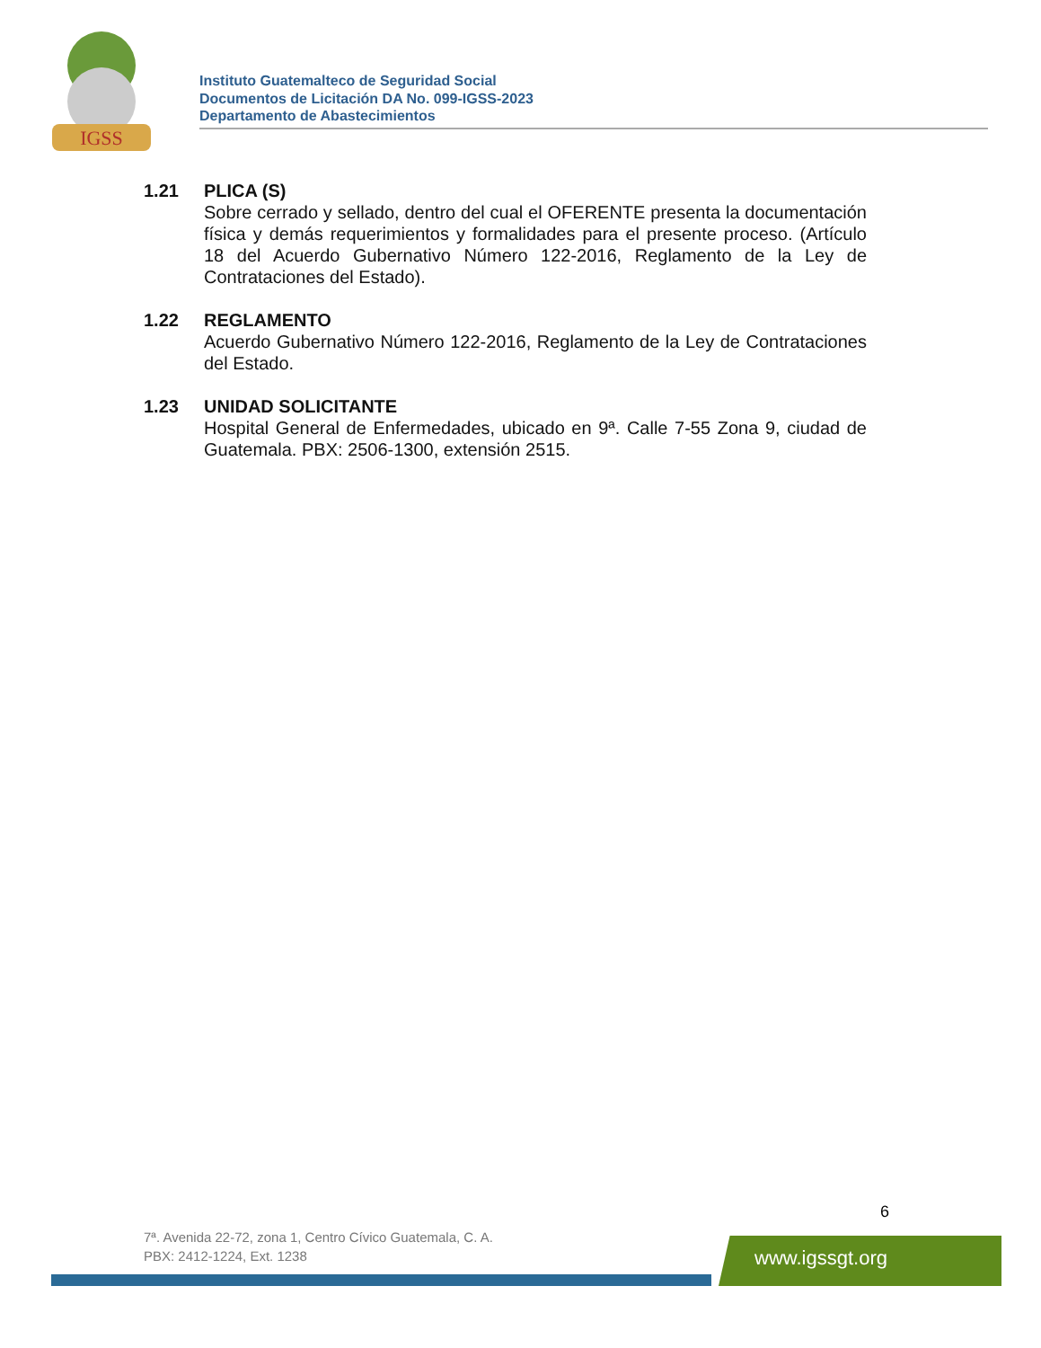IGSS
Instituto Guatemalteco de Seguridad Social
Documentos de Licitación DA No. 099-IGSS-2023
Departamento de Abastecimientos
1.21 PLICA (S)
Sobre cerrado y sellado, dentro del cual el OFERENTE presenta la documentación física y demás requerimientos y formalidades para el presente proceso. (Artículo 18 del Acuerdo Gubernativo Número 122-2016, Reglamento de la Ley de Contrataciones del Estado).
1.22 REGLAMENTO
Acuerdo Gubernativo Número 122-2016, Reglamento de la Ley de Contrataciones del Estado.
1.23 UNIDAD SOLICITANTE
Hospital General de Enfermedades, ubicado en 9ª. Calle 7-55 Zona 9, ciudad de Guatemala. PBX: 2506-1300, extensión 2515.
6
7ª. Avenida 22-72, zona 1, Centro Cívico Guatemala, C. A.
PBX: 2412-1224, Ext. 1238
www.igssgt.org